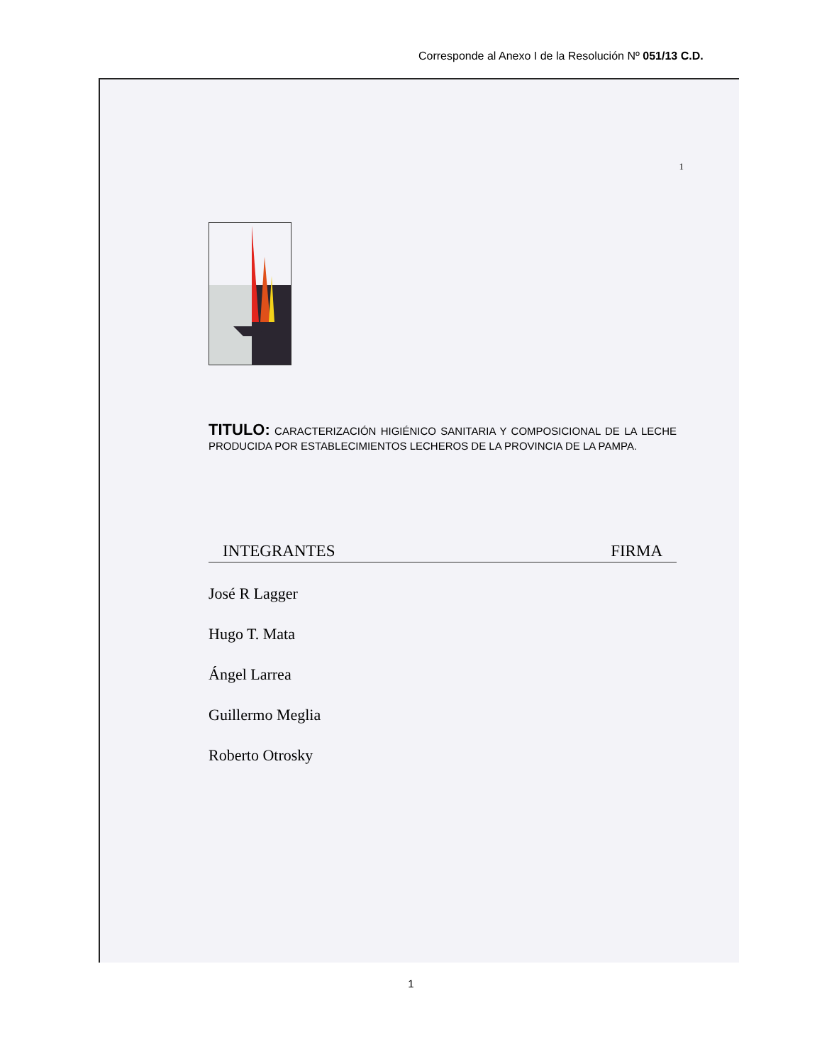Corresponde al Anexo I de la Resolución Nº 051/13 C.D.
1
TITULO: CARACTERIZACIÓN HIGIÉNICO SANITARIA Y COMPOSICIONAL DE LA LECHE PRODUCIDA POR ESTABLECIMIENTOS LECHEROS DE LA PROVINCIA DE LA PAMPA.
INTEGRANTES FIRMA
José R Lagger
Hugo T. Mata
Ángel Larrea
Guillermo Meglia
Roberto Otrosky
1